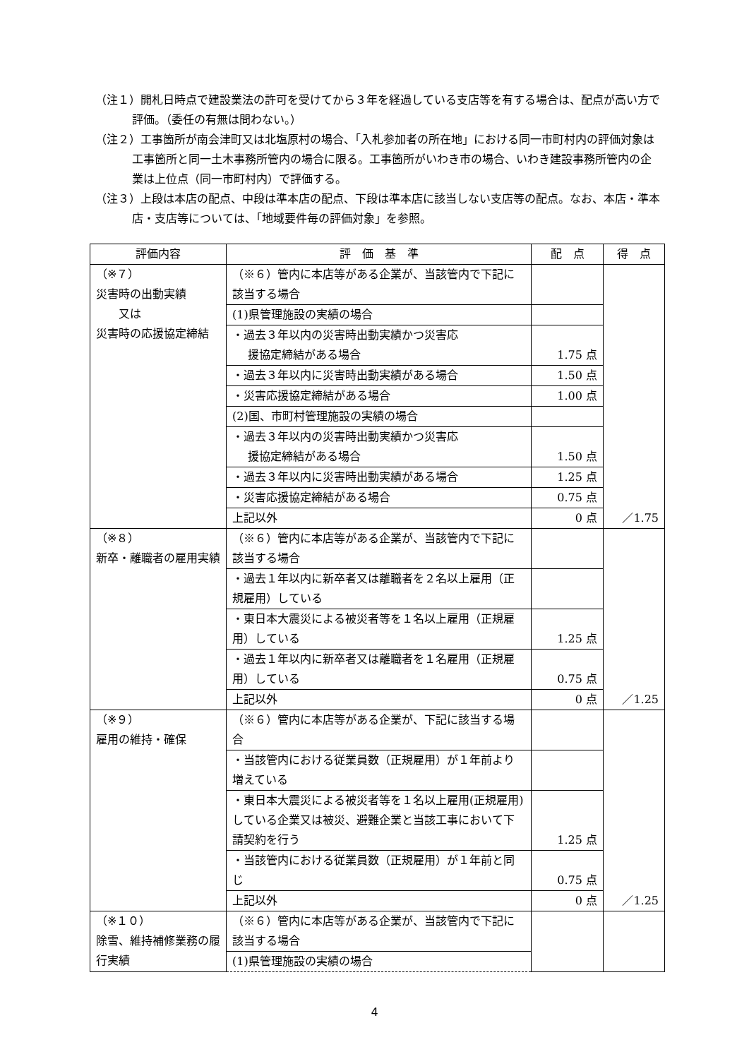（注１）開札日時点で建設業法の許可を受けてから３年を経過している支店等を有する場合は、配点が高い方で評価。（委任の有無は問わない。）
（注２）工事箇所が南会津町又は北塩原村の場合、「入札参加者の所在地」における同一市町村内の評価対象は工事箇所と同一土木事務所管内の場合に限る。工事箇所がいわき市の場合、いわき建設事務所管内の企業は上位点（同一市町村内）で評価する。
（注３）上段は本店の配点、中段は準本店の配点、下段は準本店に該当しない支店等の配点。なお、本店・準本店・支店等については、「地域要件毎の評価対象」を参照。
| 評価内容 | 評 価 基 準 | 配 点 | 得 点 |
| --- | --- | --- | --- |
| （※７） 災害時の出動実績 又は 災害時の応援協定締結 | （※６）管内に本店等がある企業が、当該管内で下記に該当する場合 | | ／1.75 |
| | (1)県管理施設の実績の場合 | | |
| | ・過去３年以内の災害時出動実績かつ災害応 援協定締結がある場合 | 1.75 点 | |
| | ・過去３年以内に災害時出動実績がある場合 | 1.50 点 | |
| | ・災害応援協定締結がある場合 | 1.00 点 | |
| | (2)国、市町村管理施設の実績の場合 | | |
| | ・過去３年以内の災害時出動実績かつ災害応 援協定締結がある場合 | 1.50 点 | |
| | ・過去３年以内に災害時出動実績がある場合 | 1.25 点 | |
| | ・災害応援協定締結がある場合 | 0.75 点 | |
| | 上記以外 | 0 点 | |
| （※８） 新卒・離職者の雇用実績 | （※６）管内に本店等がある企業が、当該管内で下記に該当する場合 | | ／1.25 |
| | ・過去１年以内に新卒者又は離職者を２名以上雇用（正規雇用）している | | |
| | ・東日本大震災による被災者等を１名以上雇用（正規雇用）している | 1.25 点 | |
| | ・過去１年以内に新卒者又は離職者を１名雇用（正規雇用）している | 0.75 点 | |
| | 上記以外 | 0 点 | |
| （※９） 雇用の維持・確保 | （※６）管内に本店等がある企業が、下記に該当する場合 | | ／1.25 |
| | ・当該管内における従業員数（正規雇用）が１年前より増えている | | |
| | ・東日本大震災による被災者等を１名以上雇用(正規雇用)している企業又は被災、避難企業と当該工事において下請契約を行う | 1.25 点 | |
| | ・当該管内における従業員数（正規雇用）が１年前と同じ | 0.75 点 | |
| | 上記以外 | 0 点 | |
| （※１０） 除雪、維持補修業務の履行実績 | （※６）管内に本店等がある企業が、当該管内で下記に該当する場合 | | |
| | (1)県管理施設の実績の場合 | | |
4